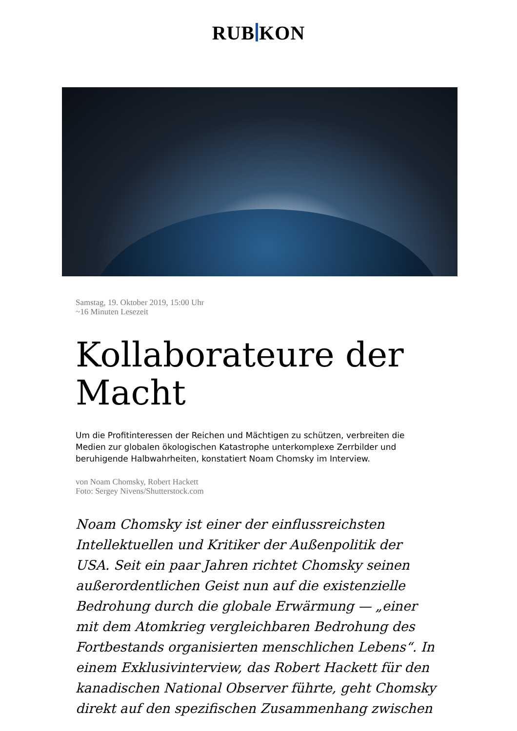RUB KON
Samstag, 19. Oktober 2019, 15:00 Uhr
~16 Minuten Lesezeit
Kollaborateure der Macht
Um die Profitinteressen der Reichen und Mächtigen zu schützen, verbreiten die Medien zur globalen ökologischen Katastrophe unterkomplexe Zerrbilder und beruhigende Halbwahrheiten, konstatiert Noam Chomsky im Interview.
von Noam Chomsky, Robert Hackett
Foto: Sergey Nivens/Shutterstock.com
Noam Chomsky ist einer der einflussreichsten Intellektuellen und Kritiker der Außenpolitik der USA. Seit ein paar Jahren richtet Chomsky seinen außerordentlichen Geist nun auf die existenzielle Bedrohung durch die globale Erwärmung — „einer mit dem Atomkrieg vergleichbaren Bedrohung des Fortbestands organisierten menschlichen Lebens“. In einem Exklusivinterview, das Robert Hackett für den kanadischen National Observer führte, geht Chomsky direkt auf den spezifischen Zusammenhang zwischen